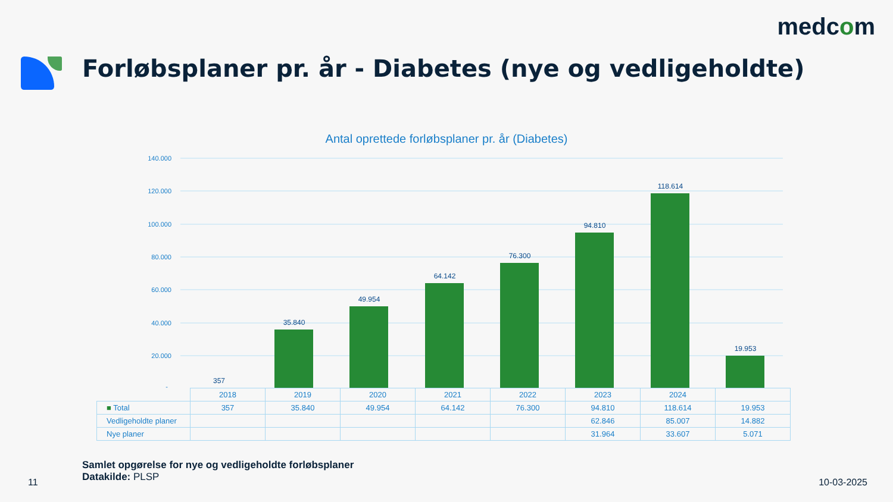medcom
Forløbsplaner pr. år - Diabetes (nye og vedligeholdte)
Antal oprettede forløbsplaner pr. år (Diabetes)
140.000
120.000
100.000
80.000
60.000
40.000
20.000
-
357
35.840
49.954
64.142
76.300
94.810
118.614
19.953
| | 2018 | 2019 | 2020 | 2021 | 2022 | 2023 | 2024 | |
| ■ Total | 357 | 35.840 | 49.954 | 64.142 | 76.300 | 94.810 | 118.614 | 19.953 |
| Vedligeholdte planer | | | | | | 62.846 | 85.007 | 14.882 |
| Nye planer | | | | | | 31.964 | 33.607 | 5.071 |
Samlet opgørelse for nye og vedligeholdte forløbsplaner
Datakilde: PLSP
11 10-03-2025